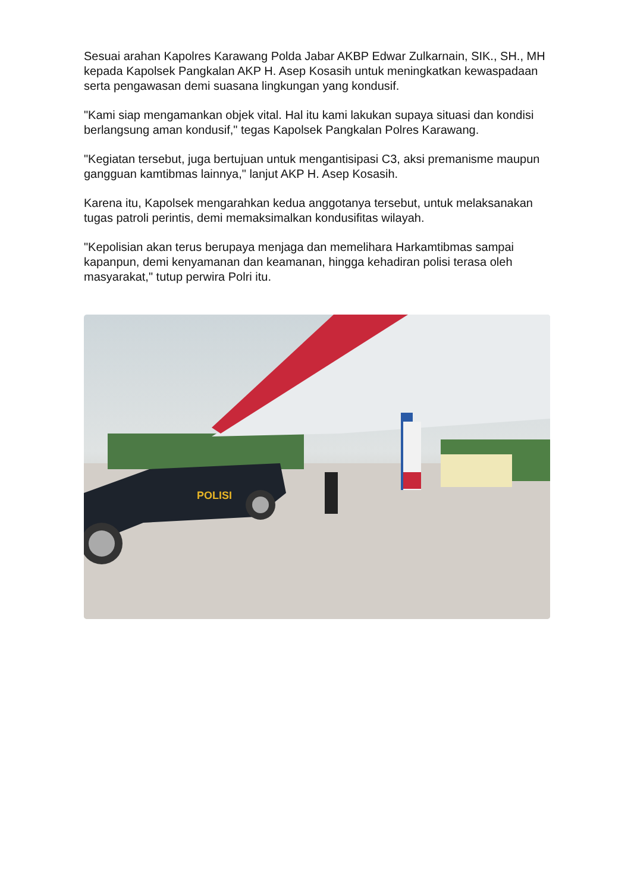Sesuai arahan Kapolres Karawang Polda Jabar AKBP Edwar Zulkarnain, SIK., SH., MH kepada Kapolsek Pangkalan AKP H. Asep Kosasih untuk meningkatkan kewaspadaan serta pengawasan demi suasana lingkungan yang kondusif.
"Kami siap mengamankan objek vital. Hal itu kami lakukan supaya situasi dan kondisi berlangsung aman kondusif," tegas Kapolsek Pangkalan Polres Karawang.
"Kegiatan tersebut, juga bertujuan untuk mengantisipasi C3, aksi premanisme maupun gangguan kamtibmas lainnya," lanjut AKP H. Asep Kosasih.
Karena itu, Kapolsek mengarahkan kedua anggotanya tersebut, untuk melaksanakan tugas patroli perintis, demi memaksimalkan kondusifitas wilayah.
"Kepolisian akan terus berupaya menjaga dan memelihara Harkamtibmas sampai kapanpun, demi kenyamanan dan keamanan, hingga kehadiran polisi terasa oleh masyarakat," tutup perwira Polri itu.
POLISI